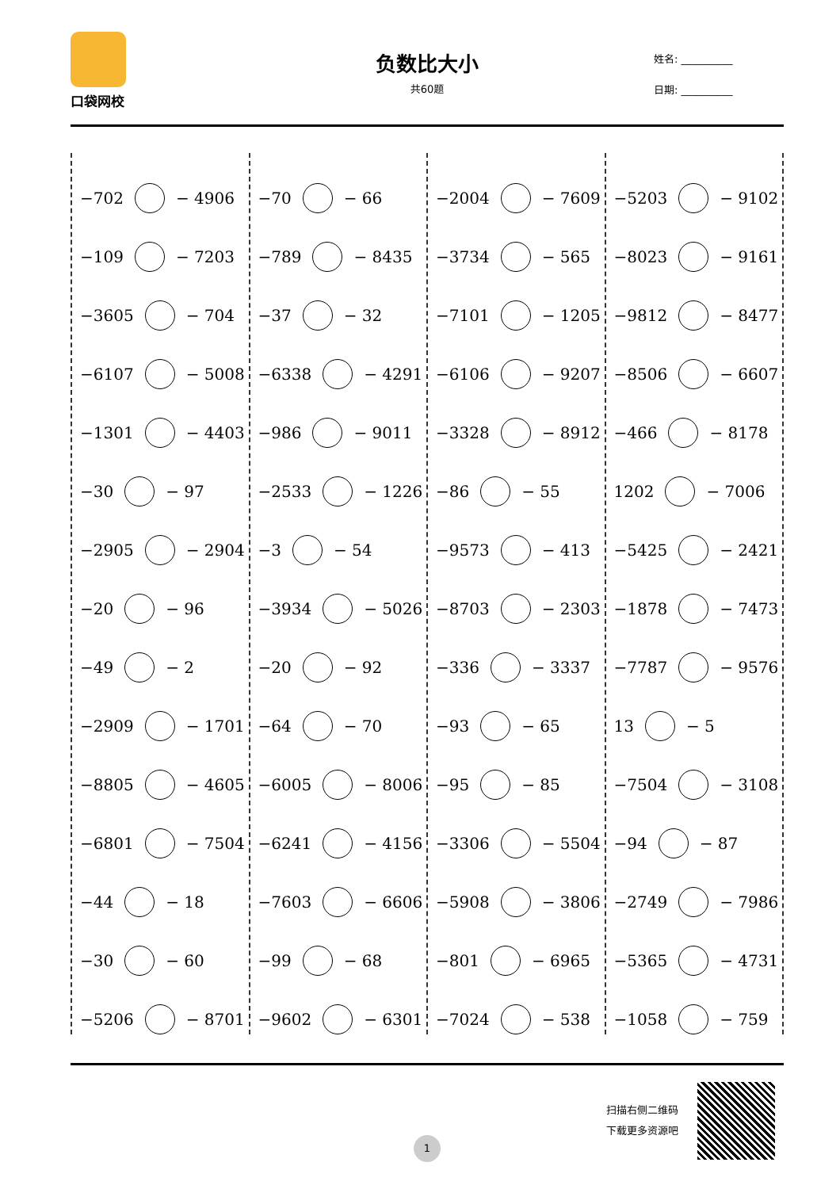口袋网校
负数比大小
共60题
姓名: __________
日期: __________
−702 − 4906
−109 − 7203
−3605 − 704
−6107 − 5008
−1301 − 4403
−30 − 97
−2905 − 2904
−20 − 96
−49 − 2
−2909 − 1701
−8805 − 4605
−6801 − 7504
−44 − 18
−30 − 60
−5206 − 8701
−70 − 66
−789 − 8435
−37 − 32
−6338 − 4291
−986 − 9011
−2533 − 1226
−3 − 54
−3934 − 5026
−20 − 92
−64 − 70
−6005 − 8006
−6241 − 4156
−7603 − 6606
−99 − 68
−9602 − 6301
−2004 − 7609
−3734 − 565
−7101 − 1205
−6106 − 9207
−3328 − 8912
−86 − 55
−9573 − 413
−8703 − 2303
−336 − 3337
−93 − 65
−95 − 85
−3306 − 5504
−5908 − 3806
−801 − 6965
−7024 − 538
−5203 − 9102
−8023 − 9161
−9812 − 8477
−8506 − 6607
−466 − 8178
1202 − 7006
−5425 − 2421
−1878 − 7473
−7787 − 9576
13 − 5
−7504 − 3108
−94 − 87
−2749 − 7986
−5365 − 4731
−1058 − 759
扫描右侧二维码
下载更多资源吧
1